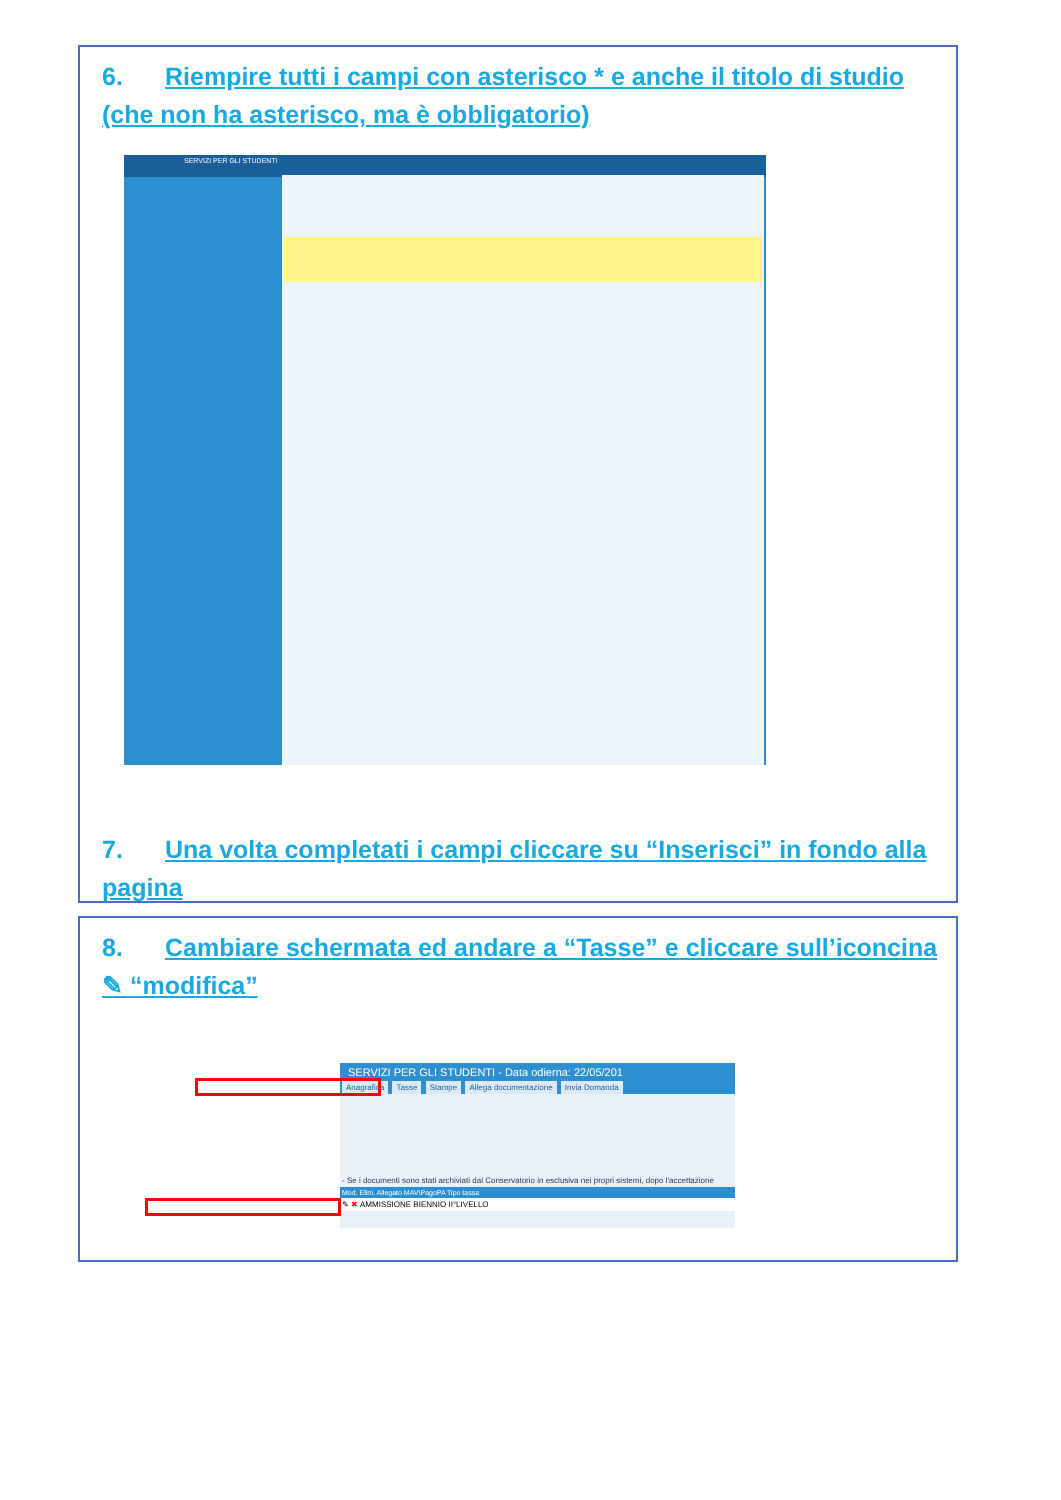6. Riempire tutti i campi con asterisco * e anche il titolo di studio (che non ha asterisco, ma è obbligatorio)
SERVIZI PER GLI STUDENTI
7. Una volta completati i campi cliccare su “Inserisci” in fondo alla pagina
8. Cambiare schermata ed andare a “Tasse” e cliccare sull’iconcina ✎ “modifica”
SERVIZI PER GLI STUDENTI - Data odierna: 22/05/201
Anagrafica Tasse Stampe Allega documentazione Invia Domanda
- Se i documenti sono stati archiviati dal Conservatorio in esclusiva nei propri sistemi, dopo l'accettazione
Mod. Elim. Allegato MAV\PagoPA Tipo tassa
✎ ✖ AMMISSIONE BIENNIO II°LIVELLO